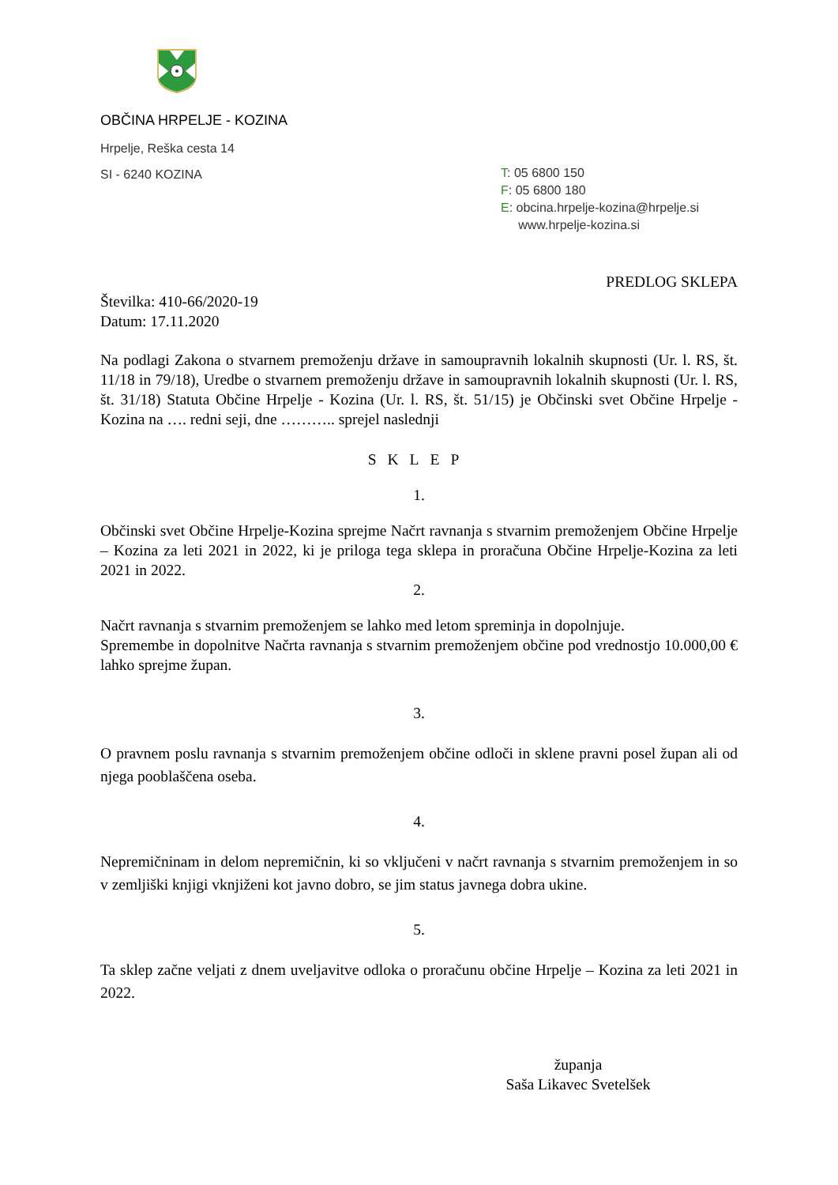OBČINA HRPELJE - KOZINA
Hrpelje, Reška cesta 14
SI - 6240 KOZINA
T: 05 6800 150
F: 05 6800 180
E: obcina.hrpelje-kozina@hrpelje.si
www.hrpelje-kozina.si
PREDLOG SKLEPA
Številka: 410-66/2020-19
Datum: 17.11.2020
Na podlagi Zakona o stvarnem premoženju države in samoupravnih lokalnih skupnosti (Ur. l. RS, št. 11/18 in 79/18), Uredbe o stvarnem premoženju države in samoupravnih lokalnih skupnosti (Ur. l. RS, št. 31/18) Statuta Občine Hrpelje - Kozina (Ur. l. RS, št. 51/15) je Občinski svet Občine Hrpelje - Kozina na …. redni seji, dne ……….. sprejel naslednji
SKLEP
1.
Občinski svet Občine Hrpelje-Kozina sprejme Načrt ravnanja s stvarnim premoženjem Občine Hrpelje – Kozina za leti 2021 in 2022, ki je priloga tega sklepa in proračuna Občine Hrpelje-Kozina za leti 2021 in 2022.
2.
Načrt ravnanja s stvarnim premoženjem se lahko med letom spreminja in dopolnjuje.
Spremembe in dopolnitve Načrta ravnanja s stvarnim premoženjem občine pod vrednostjo 10.000,00 € lahko sprejme župan.
3.
O pravnem poslu ravnanja s stvarnim premoženjem občine odloči in sklene pravni posel župan ali od njega pooblaščena oseba.
4.
Nepremičninam in delom nepremičnin, ki so vključeni v načrt ravnanja s stvarnim premoženjem in so v zemljiški knjigi vknjiženi kot javno dobro, se jim status javnega dobra ukine.
5.
Ta sklep začne veljati z dnem uveljavitve odloka o proračunu občine Hrpelje – Kozina za leti 2021 in 2022.
županja
Saša Likavec Svetelšek